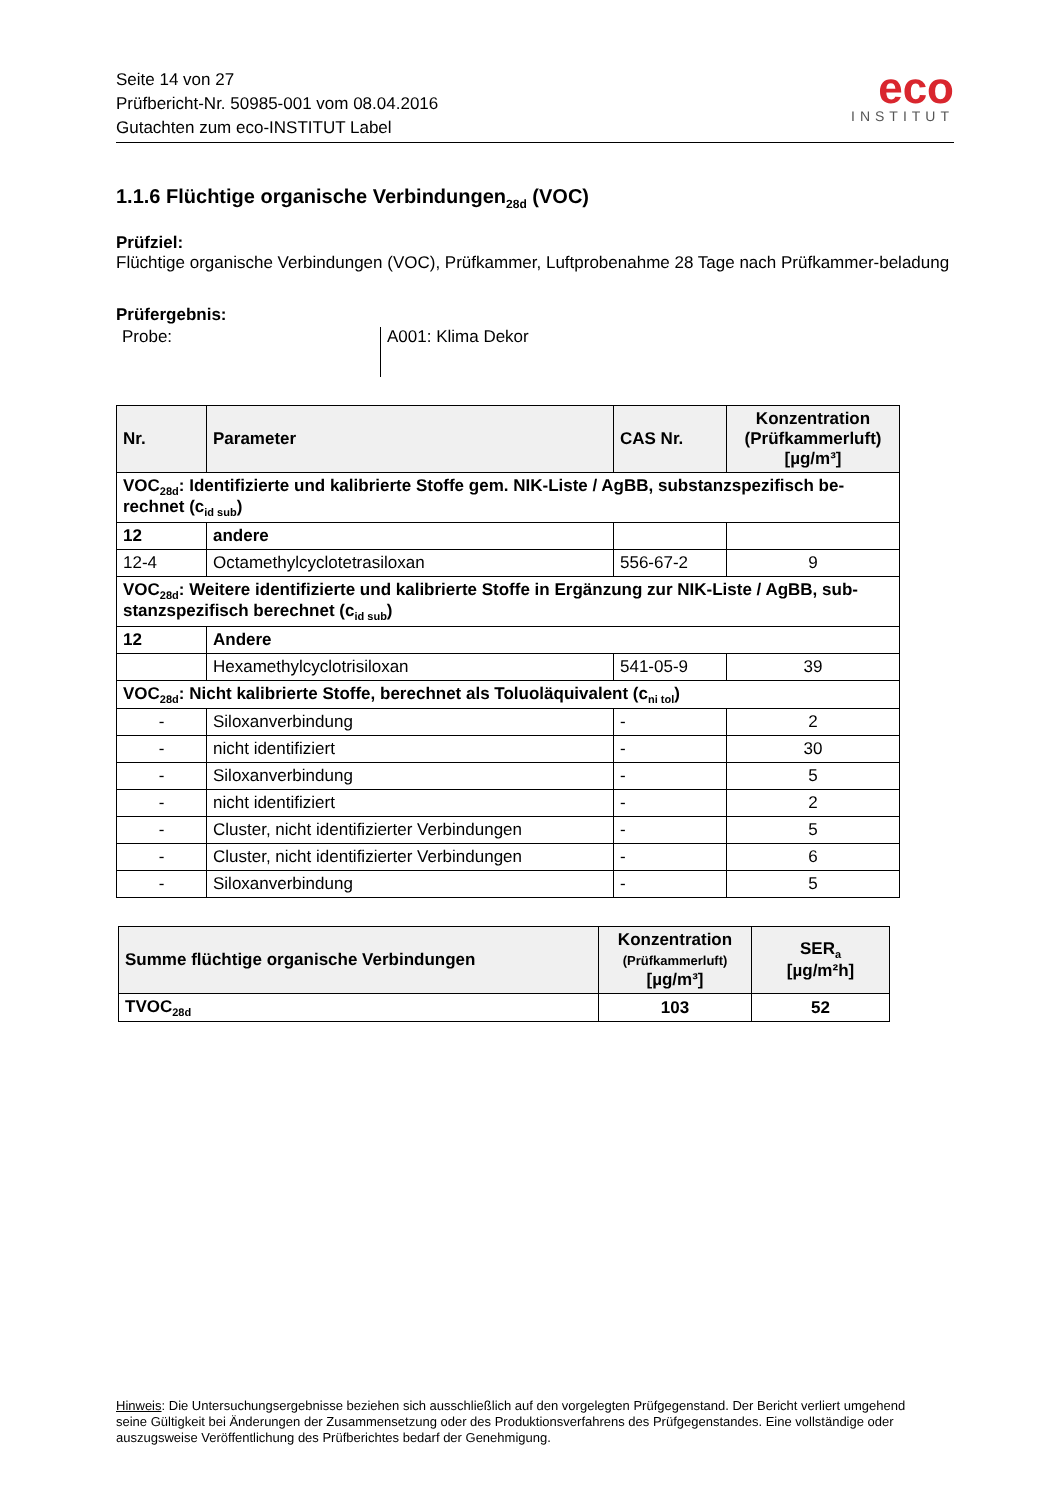Seite 14 von 27
Prüfbericht-Nr. 50985-001 vom 08.04.2016
Gutachten zum eco-INSTITUT Label
eco
INSTITUT
1.1.6 Flüchtige organische Verbindungen<sub>28d</sub> (VOC)
Prüfziel:
Flüchtige organische Verbindungen (VOC), Prüfkammer, Luftprobenahme 28 Tage nach Prüfkammer-beladung
Prüfergebnis:
Probe: A001: Klima Dekor
| Nr. | Parameter | CAS Nr. | Konzentration (Prüfkammerluft) [µg/m³] |
| --- | --- | --- | --- |
| VOC<sub>28d</sub>: Identifizierte und kalibrierte Stoffe gem. NIK-Liste / AgBB, substanzspezifisch be-rechnet (c<sub>id sub</sub>) | | | |
| 12 | andere | | |
| 12-4 | Octamethylcyclotetrasiloxan | 556-67-2 | 9 |
| VOC<sub>28d</sub>: Weitere identifizierte und kalibrierte Stoffe in Ergänzung zur NIK-Liste / AgBB, sub-stanzspezifisch berechnet (c<sub>id sub</sub>) | | | |
| 12 | Andere | | |
| | Hexamethylcyclotrisiloxan | 541-05-9 | 39 |
| VOC<sub>28d</sub>: Nicht kalibrierte Stoffe, berechnet als Toluoläquivalent (c<sub>ni tol</sub>) | | | |
| - | Siloxanverbindung | - | 2 |
| - | nicht identifiziert | - | 30 |
| - | Siloxanverbindung | - | 5 |
| - | nicht identifiziert | - | 2 |
| - | Cluster, nicht identifizierter Verbindungen | - | 5 |
| - | Cluster, nicht identifizierter Verbindungen | - | 6 |
| - | Siloxanverbindung | - | 5 |
| Summe flüchtige organische Verbindungen | Konzentration (Prüfkammerluft) [µg/m³] | SER<sub>a</sub> [µg/m²h] |
| --- | --- | --- |
| TVOC<sub>28d</sub> | 103 | 52 |
Hinweis: Die Untersuchungsergebnisse beziehen sich ausschließlich auf den vorgelegten Prüfgegenstand. Der Bericht verliert umgehend seine Gültigkeit bei Änderungen der Zusammensetzung oder des Produktionsverfahrens des Prüfgegenstandes. Eine vollständige oder auszugsweise Veröffentlichung des Prüfberichtes bedarf der Genehmigung.